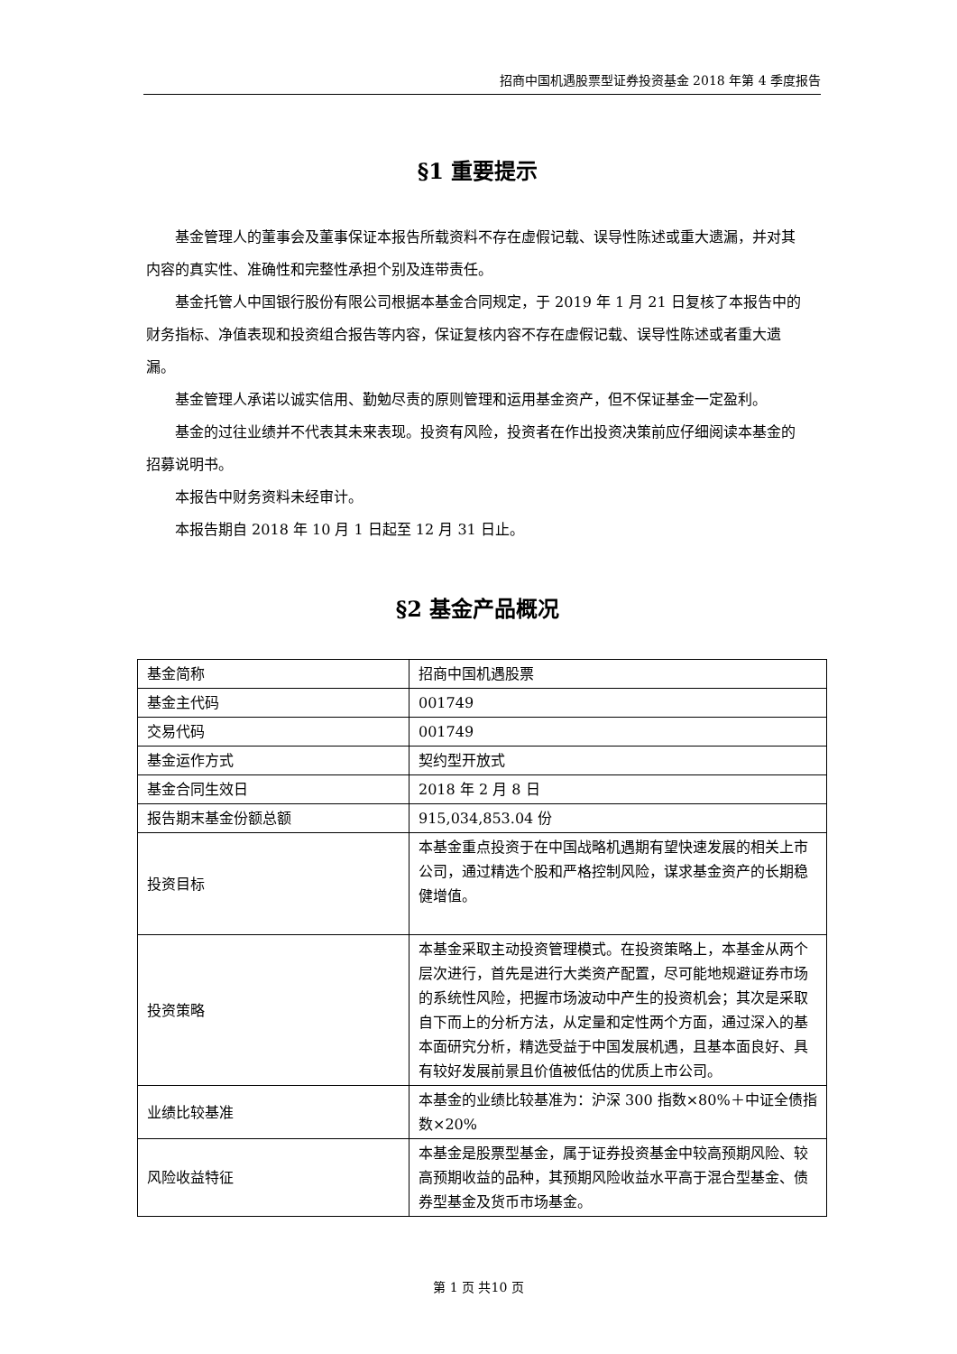招商中国机遇股票型证券投资基金 2018 年第 4 季度报告
§1 重要提示
基金管理人的董事会及董事保证本报告所载资料不存在虚假记载、误导性陈述或重大遗漏，并对其内容的真实性、准确性和完整性承担个别及连带责任。
基金托管人中国银行股份有限公司根据本基金合同规定，于 2019 年 1 月 21 日复核了本报告中的财务指标、净值表现和投资组合报告等内容，保证复核内容不存在虚假记载、误导性陈述或者重大遗漏。
基金管理人承诺以诚实信用、勤勉尽责的原则管理和运用基金资产，但不保证基金一定盈利。
基金的过往业绩并不代表其未来表现。投资有风险，投资者在作出投资决策前应仔细阅读本基金的招募说明书。
本报告中财务资料未经审计。
本报告期自 2018 年 10 月 1 日起至 12 月 31 日止。
§2 基金产品概况
| 基金简称 | 招商中国机遇股票 |
| 基金主代码 | 001749 |
| 交易代码 | 001749 |
| 基金运作方式 | 契约型开放式 |
| 基金合同生效日 | 2018 年 2 月 8 日 |
| 报告期末基金份额总额 | 915,034,853.04 份 |
| 投资目标 | 本基金重点投资于在中国战略机遇期有望快速发展的相关上市公司，通过精选个股和严格控制风险，谋求基金资产的长期稳健增值。 |
| 投资策略 | 本基金采取主动投资管理模式。在投资策略上，本基金从两个层次进行，首先是进行大类资产配置，尽可能地规避证券市场的系统性风险，把握市场波动中产生的投资机会；其次是采取自下而上的分析方法，从定量和定性两个方面，通过深入的基本面研究分析，精选受益于中国发展机遇，且基本面良好、具有较好发展前景且价值被低估的优质上市公司。 |
| 业绩比较基准 | 本基金的业绩比较基准为：沪深 300 指数×80%＋中证全债指数×20% |
| 风险收益特征 | 本基金是股票型基金，属于证券投资基金中较高预期风险、较高预期收益的品种，其预期风险收益水平高于混合型基金、债券型基金及货币市场基金。 |
第 1 页 共10 页